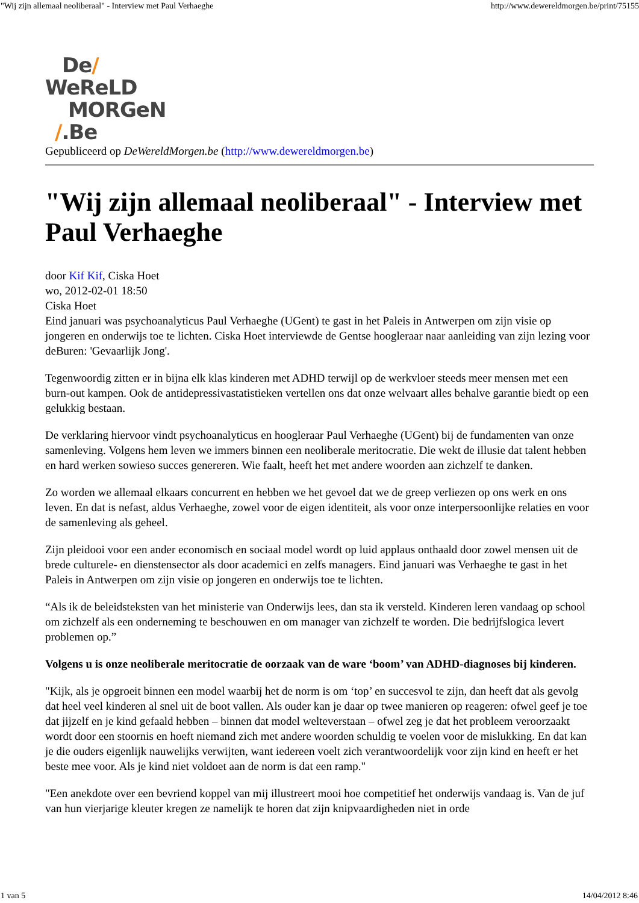"Wij zijn allemaal neoliberaal" - Interview met Paul Verhaeghe http://www.dewereldmorgen.be/print/75155
De/
WeReLD
MORGeN
/.Be
Gepubliceerd op DeWereldMorgen.be (http://www.dewereldmorgen.be)
"Wij zijn allemaal neoliberaal" - Interview met Paul Verhaeghe
door Kif Kif, Ciska Hoet
wo, 2012-02-01 18:50
Ciska Hoet
Eind januari was psychoanalyticus Paul Verhaeghe (UGent) te gast in het Paleis in Antwerpen om zijn visie op jongeren en onderwijs toe te lichten. Ciska Hoet interviewde de Gentse hoogleraar naar aanleiding van zijn lezing voor deBuren: 'Gevaarlijk Jong'.
Tegenwoordig zitten er in bijna elk klas kinderen met ADHD terwijl op de werkvloer steeds meer mensen met een burn-out kampen. Ook de antidepressivastatistieken vertellen ons dat onze welvaart alles behalve garantie biedt op een gelukkig bestaan.
De verklaring hiervoor vindt psychoanalyticus en hoogleraar Paul Verhaeghe (UGent) bij de fundamenten van onze samenleving. Volgens hem leven we immers binnen een neoliberale meritocratie. Die wekt de illusie dat talent hebben en hard werken sowieso succes genereren. Wie faalt, heeft het met andere woorden aan zichzelf te danken.
Zo worden we allemaal elkaars concurrent en hebben we het gevoel dat we de greep verliezen op ons werk en ons leven. En dat is nefast, aldus Verhaeghe, zowel voor de eigen identiteit, als voor onze interpersoonlijke relaties en voor de samenleving als geheel.
Zijn pleidooi voor een ander economisch en sociaal model wordt op luid applaus onthaald door zowel mensen uit de brede culturele- en dienstensector als door academici en zelfs managers. Eind januari was Verhaeghe te gast in het Paleis in Antwerpen om zijn visie op jongeren en onderwijs toe te lichten.
“Als ik de beleidsteksten van het ministerie van Onderwijs lees, dan sta ik versteld. Kinderen leren vandaag op school om zichzelf als een onderneming te beschouwen en om manager van zichzelf te worden. Die bedrijfslogica levert problemen op.”
Volgens u is onze neoliberale meritocratie de oorzaak van de ware ‘boom’ van ADHD-diagnoses bij kinderen.
"Kijk, als je opgroeit binnen een model waarbij het de norm is om ‘top’ en succesvol te zijn, dan heeft dat als gevolg dat heel veel kinderen al snel uit de boot vallen. Als ouder kan je daar op twee manieren op reageren: ofwel geef je toe dat jijzelf en je kind gefaald hebben – binnen dat model welteverstaan – ofwel zeg je dat het probleem veroorzaakt wordt door een stoornis en hoeft niemand zich met andere woorden schuldig te voelen voor de mislukking. En dat kan je die ouders eigenlijk nauwelijks verwijten, want iedereen voelt zich verantwoordelijk voor zijn kind en heeft er het beste mee voor. Als je kind niet voldoet aan de norm is dat een ramp."
"Een anekdote over een bevriend koppel van mij illustreert mooi hoe competitief het onderwijs vandaag is. Van de juf van hun vierjarige kleuter kregen ze namelijk te horen dat zijn knipvaardigheden niet in orde
1 van 5 14/04/2012 8:46